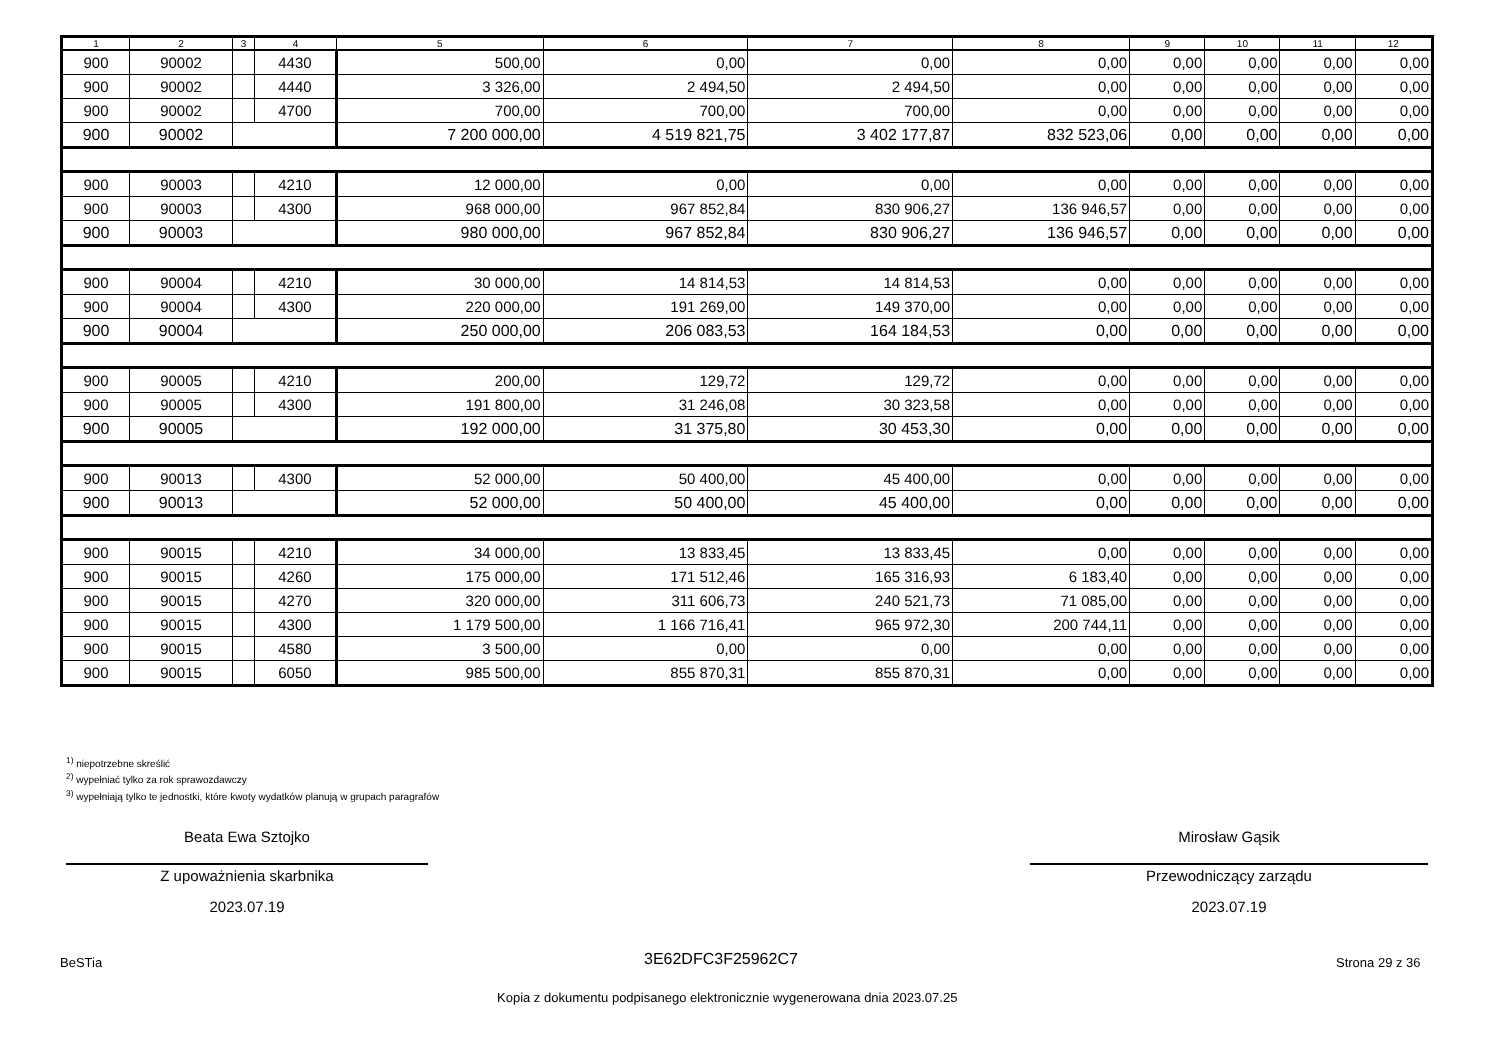| 1 | 2 | 3 | 4 | 5 | 6 | 7 | 8 | 9 | 10 | 11 | 12 |
| --- | --- | --- | --- | --- | --- | --- | --- | --- | --- | --- | --- |
| 900 | 90002 | | 4430 | 500,00 | 0,00 | 0,00 | 0,00 | 0,00 | 0,00 | 0,00 | 0,00 |
| 900 | 90002 | | 4440 | 3 326,00 | 2 494,50 | 2 494,50 | 0,00 | 0,00 | 0,00 | 0,00 | 0,00 |
| 900 | 90002 | | 4700 | 700,00 | 700,00 | 700,00 | 0,00 | 0,00 | 0,00 | 0,00 | 0,00 |
| 900 | 90002 | | | 7 200 000,00 | 4 519 821,75 | 3 402 177,87 | 832 523,06 | 0,00 | 0,00 | 0,00 | 0,00 |
| 900 | 90003 | | 4210 | 12 000,00 | 0,00 | 0,00 | 0,00 | 0,00 | 0,00 | 0,00 | 0,00 |
| 900 | 90003 | | 4300 | 968 000,00 | 967 852,84 | 830 906,27 | 136 946,57 | 0,00 | 0,00 | 0,00 | 0,00 |
| 900 | 90003 | | | 980 000,00 | 967 852,84 | 830 906,27 | 136 946,57 | 0,00 | 0,00 | 0,00 | 0,00 |
| 900 | 90004 | | 4210 | 30 000,00 | 14 814,53 | 14 814,53 | 0,00 | 0,00 | 0,00 | 0,00 | 0,00 |
| 900 | 90004 | | 4300 | 220 000,00 | 191 269,00 | 149 370,00 | 0,00 | 0,00 | 0,00 | 0,00 | 0,00 |
| 900 | 90004 | | | 250 000,00 | 206 083,53 | 164 184,53 | 0,00 | 0,00 | 0,00 | 0,00 | 0,00 |
| 900 | 90005 | | 4210 | 200,00 | 129,72 | 129,72 | 0,00 | 0,00 | 0,00 | 0,00 | 0,00 |
| 900 | 90005 | | 4300 | 191 800,00 | 31 246,08 | 30 323,58 | 0,00 | 0,00 | 0,00 | 0,00 | 0,00 |
| 900 | 90005 | | | 192 000,00 | 31 375,80 | 30 453,30 | 0,00 | 0,00 | 0,00 | 0,00 | 0,00 |
| 900 | 90013 | | 4300 | 52 000,00 | 50 400,00 | 45 400,00 | 0,00 | 0,00 | 0,00 | 0,00 | 0,00 |
| 900 | 90013 | | | 52 000,00 | 50 400,00 | 45 400,00 | 0,00 | 0,00 | 0,00 | 0,00 | 0,00 |
| 900 | 90015 | | 4210 | 34 000,00 | 13 833,45 | 13 833,45 | 0,00 | 0,00 | 0,00 | 0,00 | 0,00 |
| 900 | 90015 | | 4260 | 175 000,00 | 171 512,46 | 165 316,93 | 6 183,40 | 0,00 | 0,00 | 0,00 | 0,00 |
| 900 | 90015 | | 4270 | 320 000,00 | 311 606,73 | 240 521,73 | 71 085,00 | 0,00 | 0,00 | 0,00 | 0,00 |
| 900 | 90015 | | 4300 | 1 179 500,00 | 1 166 716,41 | 965 972,30 | 200 744,11 | 0,00 | 0,00 | 0,00 | 0,00 |
| 900 | 90015 | | 4580 | 3 500,00 | 0,00 | 0,00 | 0,00 | 0,00 | 0,00 | 0,00 | 0,00 |
| 900 | 90015 | | 6050 | 985 500,00 | 855 870,31 | 855 870,31 | 0,00 | 0,00 | 0,00 | 0,00 | 0,00 |
<sup>1)</sup> niepotrzebne skreślić
<sup>2)</sup> wypełniać tylko za rok sprawozdawczy
<sup>3)</sup> wypełniają tylko te jednostki, które kwoty wydatków planują w grupach paragrafów
Beata Ewa Sztojko
Z upoważnienia skarbnika
2023.07.19
Mirosław Gąsik
Przewodniczący zarządu
2023.07.19
BeSTia 3E62DFC3F25962C7 Strona 29 z 36
Kopia z dokumentu podpisanego elektronicznie wygenerowana dnia 2023.07.25